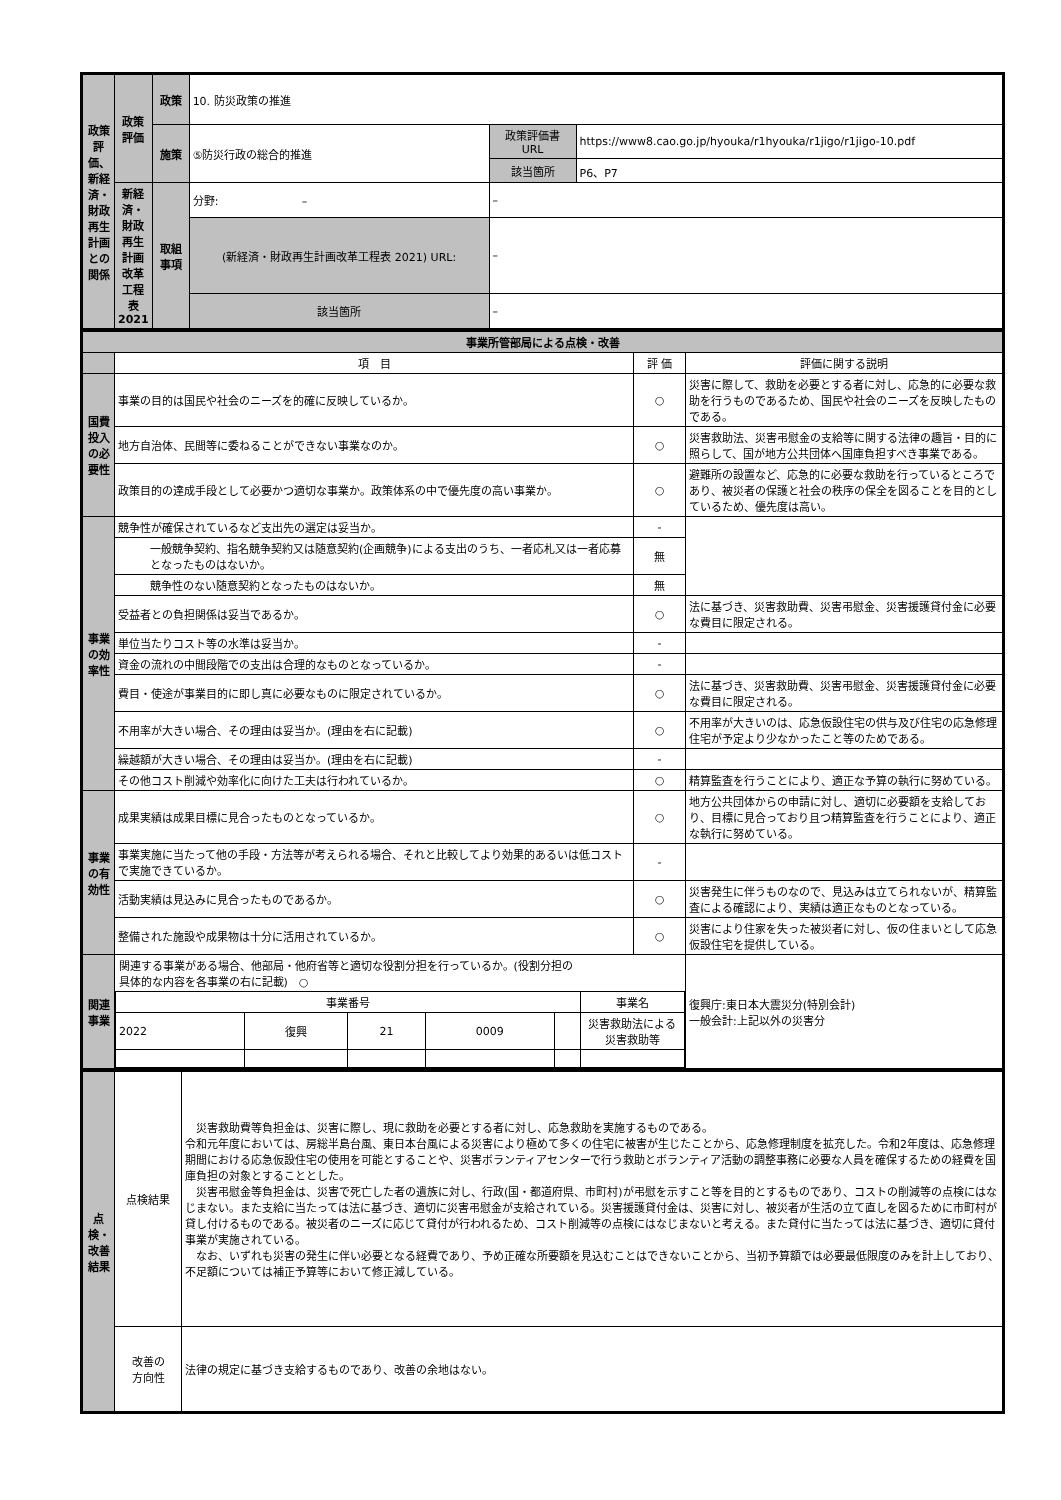| 政策評価、新経済・財政再生計画との関係 | 政策評価 | 政策 | 10. 防災政策の推進 | | |
| | | 施策 | ⑤防災行政の総合的推進 | 政策評価書 URL | https://www8.cao.go.jp/hyouka/r1hyouka/r1jigo/r1jigo-10.pdf |
| | | | | 該当箇所 | P6、P7 |
| | 新経済・財政再生計画改革工程表2021 | 取組事項 | 分野: – | – | |
| | | | (新経済・財政再生計画改革工程表 2021) URL: | – | |
| | | | 該当箇所 | – | |
| 事業所管部局による点検・改善 | | | |
| | 項 目 | 評 価 | 評価に関する説明 |
| 国費投入の必要性 | 事業の目的は国民や社会のニーズを的確に反映しているか。 | ○ | 災害に際して、救助を必要とする者に対し、応急的に必要な救助を行うものであるため、国民や社会のニーズを反映したものである。 |
| | 地方自治体、民間等に委ねることができない事業なのか。 | ○ | 災害救助法、災害弔慰金の支給等に関する法律の趣旨・目的に照らして、国が地方公共団体へ国庫負担すべき事業である。 |
| | 政策目的の達成手段として必要かつ適切な事業か。政策体系の中で優先度の高い事業か。 | ○ | 避難所の設置など、応急的に必要な救助を行っているところであり、被災者の保護と社会の秩序の保全を図ることを目的としているため、優先度は高い。 |
| 事業の効率性 | 競争性が確保されているなど支出先の選定は妥当か。 | - | |
| | 一般競争契約、指名競争契約又は随意契約(企画競争)による支出のうち、一者応札又は一者応募となったものはないか。 | 無 | |
| | 競争性のない随意契約となったものはないか。 | 無 | |
| | 受益者との負担関係は妥当であるか。 | ○ | 法に基づき、災害救助費、災害弔慰金、災害援護貸付金に必要な費目に限定される。 |
| | 単位当たりコスト等の水準は妥当か。 | - | |
| | 資金の流れの中間段階での支出は合理的なものとなっているか。 | - | |
| | 費目・使途が事業目的に即し真に必要なものに限定されているか。 | ○ | 法に基づき、災害救助費、災害弔慰金、災害援護貸付金に必要な費目に限定される。 |
| | 不用率が大きい場合、その理由は妥当か。(理由を右に記載) | ○ | 不用率が大きいのは、応急仮設住宅の供与及び住宅の応急修理住宅が予定より少なかったこと等のためである。 |
| | 繰越額が大きい場合、その理由は妥当か。(理由を右に記載) | - | |
| | その他コスト削減や効率化に向けた工夫は行われているか。 | ○ | 精算監査を行うことにより、適正な予算の執行に努めている。 |
| 事業の有効性 | 成果実績は成果目標に見合ったものとなっているか。 | ○ | 地方公共団体からの申請に対し、適切に必要額を支給しており、目標に見合っており且つ精算監査を行うことにより、適正な執行に努めている。 |
| | 事業実施に当たって他の手段・方法等が考えられる場合、それと比較してより効果的あるいは低コストで実施できているか。 | - | |
| | 活動実績は見込みに見合ったものであるか。 | ○ | 災害発生に伴うものなので、見込みは立てられないが、精算監査による確認により、実績は適正なものとなっている。 |
| | 整備された施設や成果物は十分に活用されているか。 | ○ | 災害により住家を失った被災者に対し、仮の住まいとして応急仮設住宅を提供している。 |
| 関連事業 | / 関連する事業がある場合、他部局・他府省等と適切な役割分担を行っているか。(役割分担の具体的な内容を各事業の右に記載) ○ / / / / / / / 事業番号 / / / / / 事業名 / / 2022 / 復興 / 21 / 0009 / / 災害救助法による災害救助等 / | | 復興庁:東日本大震災分(特別会計) 一般会計:上記以外の災害分 |
| 点検・改善結果 | 点検結果 | 災害救助費等負担金は、災害に際し、現に救助を必要とする者に対し、応急救助を実施するものである。 令和元年度においては、房総半島台風、東日本台風による災害により極めて多くの住宅に被害が生じたことから、応急修理制度を拡充した。令和2年度は、応急修理期間における応急仮設住宅の使用を可能とすることや、災害ボランティアセンターで行う救助とボランティア活動の調整事務に必要な人員を確保するための経費を国庫負担の対象とすることとした。 災害弔慰金等負担金は、災害で死亡した者の遺族に対し、行政(国・都道府県、市町村)が弔慰を示すこと等を目的とするものであり、コストの削減等の点検にはなじまない。また支給に当たっては法に基づき、適切に災害弔慰金が支給されている。災害援護貸付金は、災害に対し、被災者が生活の立て直しを図るために市町村が貸し付けるものである。被災者のニーズに応じて貸付が行われるため、コスト削減等の点検にはなじまないと考える。また貸付に当たっては法に基づき、適切に貸付事業が実施されている。 なお、いずれも災害の発生に伴い必要となる経費であり、予め正確な所要額を見込むことはできないことから、当初予算額では必要最低限度のみを計上しており、不足額については補正予算等において修正減している。 |
| | 改善の 方向性 | 法律の規定に基づき支給するものであり、改善の余地はない。 |